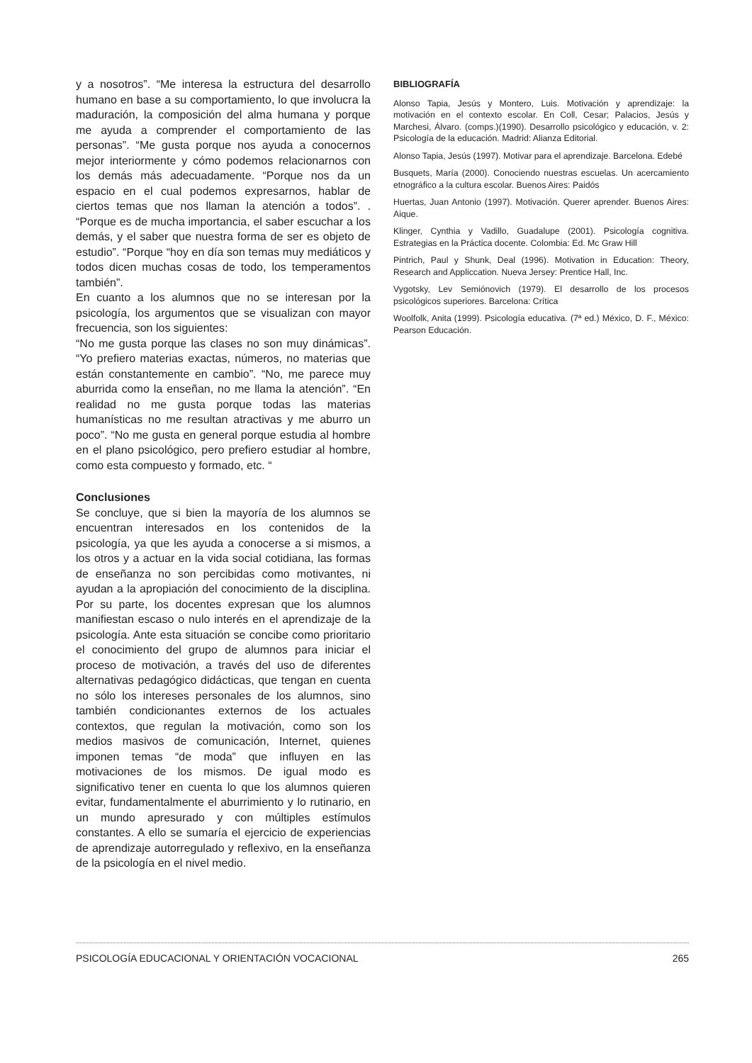y a nosotros”. “Me interesa la estructura del desarrollo humano en base a su comportamiento, lo que involucra la maduración, la composición del alma humana y porque me ayuda a comprender el comportamiento de las personas”. “Me gusta porque nos ayuda a conocernos mejor interiormente y cómo podemos relacionarnos con los demás más adecuadamente. “Porque nos da un espacio en el cual podemos expresarnos, hablar de ciertos temas que nos llaman la atención a todos”. . “Porque es de mucha importancia, el saber escuchar a los demás, y el saber que nuestra forma de ser es objeto de estudio”. “Porque “hoy en día son temas muy mediáticos y todos dicen muchas cosas de todo, los temperamentos también”.
En cuanto a los alumnos que no se interesan por la psicología, los argumentos que se visualizan con mayor frecuencia, son los siguientes:
“No me gusta porque las clases no son muy dinámicas”. “Yo prefiero materias exactas, números, no materias que están constantemente en cambio”. “No, me parece muy aburrida como la enseñan, no me llama la atención”. “En realidad no me gusta porque todas las materias humanísticas no me resultan atractivas y me aburro un poco”. “No me gusta en general porque estudia al hombre en el plano psicológico, pero prefiero estudiar al hombre, como esta compuesto y formado, etc. “
Conclusiones
Se concluye, que si bien la mayoría de los alumnos se encuentran interesados en los contenidos de la psicología, ya que les ayuda a conocerse a si mismos, a los otros y a actuar en la vida social cotidiana, las formas de enseñanza no son percibidas como motivantes, ni ayudan a la apropiación del conocimiento de la disciplina. Por su parte, los docentes expresan que los alumnos manifiestan escaso o nulo interés en el aprendizaje de la psicología. Ante esta situación se concibe como prioritario el conocimiento del grupo de alumnos para iniciar el proceso de motivación, a través del uso de diferentes alternativas pedagógico didácticas, que tengan en cuenta no sólo los intereses personales de los alumnos, sino también condicionantes externos de los actuales contextos, que regulan la motivación, como son los medios masivos de comunicación, Internet, quienes imponen temas “de moda” que influyen en las motivaciones de los mismos. De igual modo es significativo tener en cuenta lo que los alumnos quieren evitar, fundamentalmente el aburrimiento y lo rutinario, en un mundo apresurado y con múltiples estímulos constantes. A ello se sumaría el ejercicio de experiencias de aprendizaje autorregulado y reflexivo, en la enseñanza de la psicología en el nivel medio.
BIBLIOGRAFÍA
Alonso Tapia, Jesús y Montero, Luis. Motivación y aprendizaje: la motivación en el contexto escolar. En Coll, Cesar; Palacios, Jesús y Marchesi, Álvaro. (comps.)(1990). Desarrollo psicológico y educación, v. 2: Psicología de la educación. Madrid: Alianza Editorial.
Alonso Tapia, Jesús (1997). Motivar para el aprendizaje. Barcelona. Edebé
Busquets, María (2000). Conociendo nuestras escuelas. Un acercamiento etnográfico a la cultura escolar. Buenos Aires: Paidós
Huertas, Juan Antonio (1997). Motivación. Querer aprender. Buenos Aires: Aique.
Klinger, Cynthia y Vadillo, Guadalupe (2001). Psicología cognitiva. Estrategias en la Práctica docente. Colombia: Ed. Mc Graw Hill
Pintrich, Paul y Shunk, Deal (1996). Motivation in Education: Theory, Research and Appliccation. Nueva Jersey: Prentice Hall, Inc.
Vygotsky, Lev Semiónovich (1979). El desarrollo de los procesos psicológicos superiores. Barcelona: Crítica
Woolfolk, Anita (1999). Psicología educativa. (7ª ed.) México, D. F., México: Pearson Educación.
PSICOLOGÍA EDUCACIONAL Y ORIENTACIÓN VOCACIONAL 265